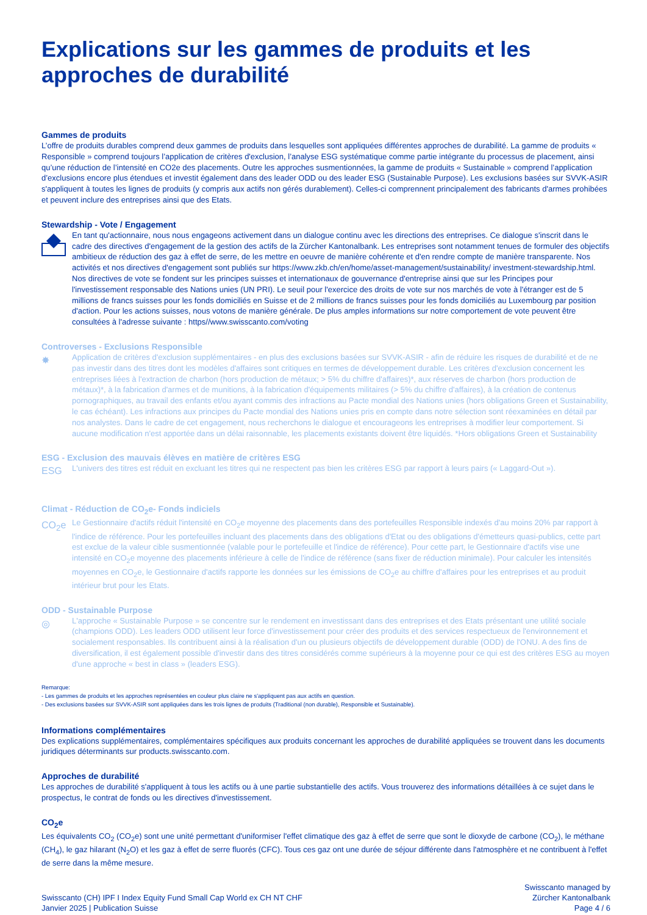Explications sur les gammes de produits et les approches de durabilité
Gammes de produits
L’offre de produits durables comprend deux gammes de produits dans lesquelles sont appliquées différentes approches de durabilité. La gamme de produits « Responsible » comprend toujours l’application de critères d'exclusion, l’analyse ESG systématique comme partie intégrante du processus de placement, ainsi qu’une réduction de l’intensité en CO2e des placements. Outre les approches susmentionnées, la gamme de produits « Sustainable » comprend l’application d’exclusions encore plus étendues et investit également dans des leader ODD ou des leader ESG (Sustainable Purpose). Les exclusions basées sur SVVK-ASIR s'appliquent à toutes les lignes de produits (y compris aux actifs non gérés durablement). Celles-ci comprennent principalement des fabricants d'armes prohibées et peuvent inclure des entreprises ainsi que des Etats.
Stewardship - Vote / Engagement
En tant qu'actionnaire, nous nous engageons activement dans un dialogue continu avec les directions des entreprises. Ce dialogue s'inscrit dans le cadre des directives d'engagement de la gestion des actifs de la Zürcher Kantonalbank. Les entreprises sont notamment tenues de formuler des objectifs ambitieux de réduction des gaz à effet de serre, de les mettre en oeuvre de manière cohérente et d'en rendre compte de manière transparente. Nos activités et nos directives d'engagement sont publiés sur https://www.zkb.ch/en/home/asset-management/sustainability/ investment-stewardship.html. Nos directives de vote se fondent sur les principes suisses et internationaux de gouvernance d'entreprise ainsi que sur les Principes pour l'investissement responsable des Nations unies (UN PRI). Le seuil pour l'exercice des droits de vote sur nos marchés de vote à l'étranger est de 5 millions de francs suisses pour les fonds domiciliés en Suisse et de 2 millions de francs suisses pour les fonds domiciliés au Luxembourg par position d'action. Pour les actions suisses, nous votons de manière générale. De plus amples informations sur notre comportement de vote peuvent être consultées à l'adresse suivante : https//www.swisscanto.com/voting
Controverses - Exclusions Responsible
✸
Application de critères d'exclusion supplémentaires - en plus des exclusions basées sur SVVK-ASIR - afin de réduire les risques de durabilité et de ne pas investir dans des titres dont les modèles d'affaires sont critiques en termes de développement durable. Les critères d'exclusion concernent les entreprises liées à l'extraction de charbon (hors production de métaux; > 5% du chiffre d'affaires)*, aux réserves de charbon (hors production de métaux)*, à la fabrication d'armes et de munitions, à la fabrication d'équipements militaires (> 5% du chiffre d'affaires), à la création de contenus pornographiques, au travail des enfants et/ou ayant commis des infractions au Pacte mondial des Nations unies (hors obligations Green et Sustainability, le cas échéant). Les infractions aux principes du Pacte mondial des Nations unies pris en compte dans notre sélection sont réexaminées en détail par nos analystes. Dans le cadre de cet engagement, nous recherchons le dialogue et encourageons les entreprises à modifier leur comportement. Si aucune modification n'est apportée dans un délai raisonnable, les placements existants doivent être liquidés. *Hors obligations Green et Sustainability
ESG - Exclusion des mauvais élèves en matière de critères ESG
ESG
L'univers des titres est réduit en excluant les titres qui ne respectent pas bien les critères ESG par rapport à leurs pairs (« Laggard-Out »).
Climat - Réduction de CO<sub>2</sub>e- Fonds indiciels
CO<sub>2</sub>e
Le Gestionnaire d'actifs réduit l'intensité en CO<sub>2</sub>e moyenne des placements dans des portefeuilles Responsible indexés d'au moins 20% par rapport à l'indice de référence. Pour les portefeuilles incluant des placements dans des obligations d'Etat ou des obligations d'émetteurs quasi-publics, cette part est exclue de la valeur cible susmentionnée (valable pour le portefeuille et l'indice de référence). Pour cette part, le Gestionnaire d'actifs vise une intensité en CO<sub>2</sub>e moyenne des placements inférieure à celle de l'indice de référence (sans fixer de réduction minimale). Pour calculer les intensités moyennes en CO<sub>2</sub>e, le Gestionnaire d'actifs rapporte les données sur les émissions de CO<sub>2</sub>e au chiffre d'affaires pour les entreprises et au produit intérieur brut pour les Etats.
ODD - Sustainable Purpose
◎
L'approche « Sustainable Purpose » se concentre sur le rendement en investissant dans des entreprises et des Etats présentant une utilité sociale (champions ODD). Les leaders ODD utilisent leur force d'investissement pour créer des produits et des services respectueux de l'environnement et socialement responsables. Ils contribuent ainsi à la réalisation d'un ou plusieurs objectifs de développement durable (ODD) de l'ONU. A des fins de diversification, il est également possible d'investir dans des titres considérés comme supérieurs à la moyenne pour ce qui est des critères ESG au moyen d'une approche « best in class » (leaders ESG).
Remarque:
- Les gammes de produits et les approches représentées en couleur plus claire ne s'appliquent pas aux actifs en question.
- Des exclusions basées sur SVVK-ASIR sont appliquées dans les trois lignes de produits (Traditional (non durable), Responsible et Sustainable).
Informations complémentaires
Des explications supplémentaires, complémentaires spécifiques aux produits concernant les approches de durabilité appliquées se trouvent dans les documents juridiques déterminants sur products.swisscanto.com.
Approches de durabilité
Les approches de durabilité s'appliquent à tous les actifs ou à une partie substantielle des actifs. Vous trouverez des informations détaillées à ce sujet dans le prospectus, le contrat de fonds ou les directives d'investissement.
CO<sub>2</sub>e
Les équivalents CO<sub>2</sub> (CO<sub>2</sub>e) sont une unité permettant d'uniformiser l'effet climatique des gaz à effet de serre que sont le dioxyde de carbone (CO<sub>2</sub>), le méthane (CH<sub>4</sub>), le gaz hilarant (N<sub>2</sub>O) et les gaz à effet de serre fluorés (CFC). Tous ces gaz ont une durée de séjour différente dans l'atmosphère et ne contribuent à l'effet de serre dans la même mesure.
Swisscanto (CH) IPF I Index Equity Fund Small Cap World ex CH NT CHF
Janvier 2025 | Publication Suisse
Swisscanto managed by
Zürcher Kantonalbank
Page 4 / 6